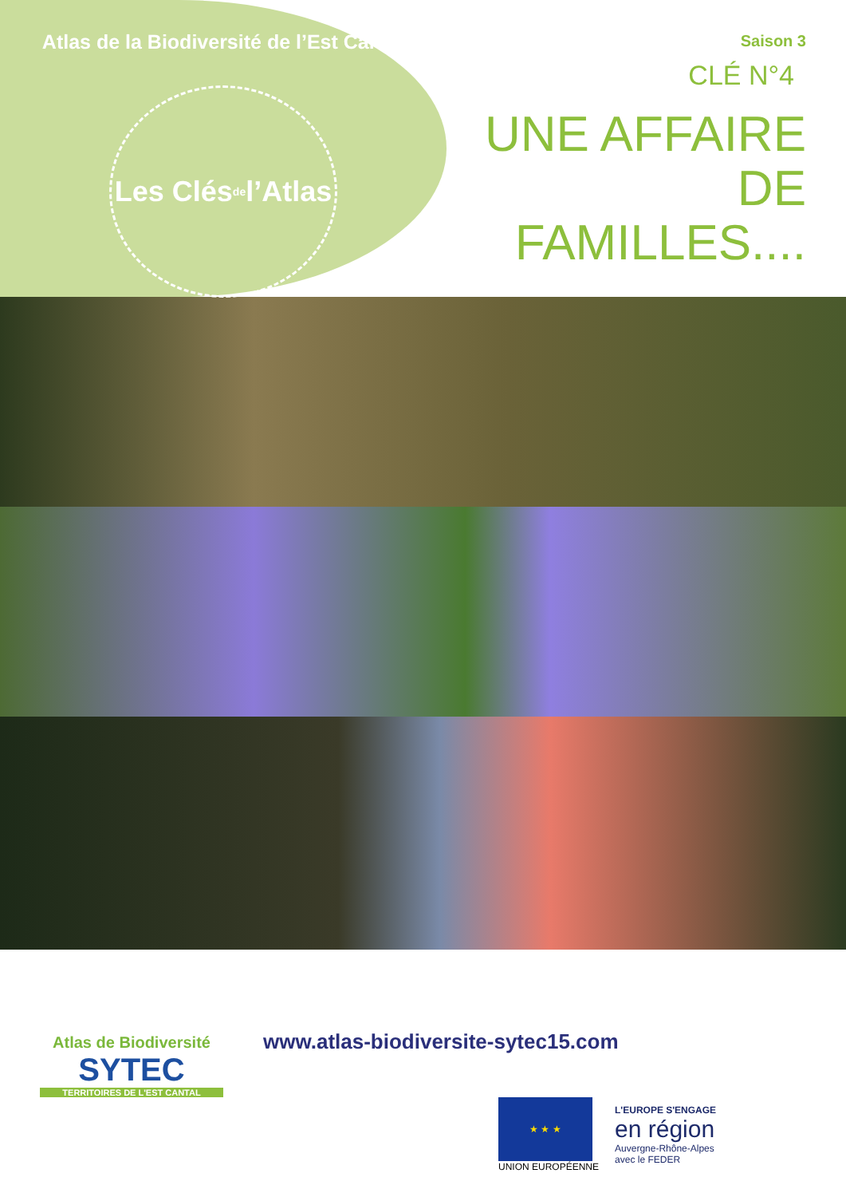Atlas de la Biodiversité de l’Est Cantal
Les Clés de l’Atlas
Saison 3
CLÉ N°4
UNE AFFAIRE
DE FAMILLES....
Atlas de Biodiversité
SYTEC
TERRITOIRES DE L'EST CANTAL
www.atlas-biodiversite-sytec15.com
★ ★ ★
UNION EUROPÉENNE
L'EUROPE S'ENGAGE
en région
Auvergne-Rhône-Alpes
avec le FEDER